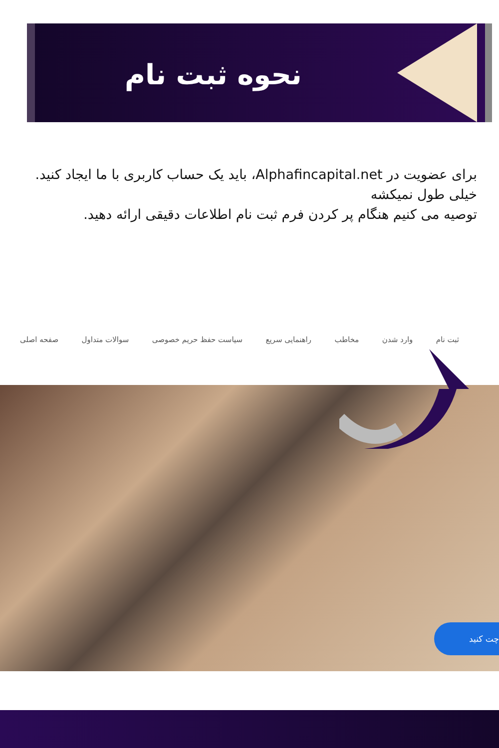نحوه ثبت نام
برای عضویت در Alphafincapital.net، باید یک حساب کاربری با ما ایجاد کنید. خیلی طول نمیکشه
توصیه می کنیم هنگام پر کردن فرم ثبت نام اطلاعات دقیقی ارائه دهید.
ثبت نام وارد شدن مخاطب راهنمایی سریع سیاست حفظ حریم خصوصی سوالات متداول صفحه اصلی
چت کنید